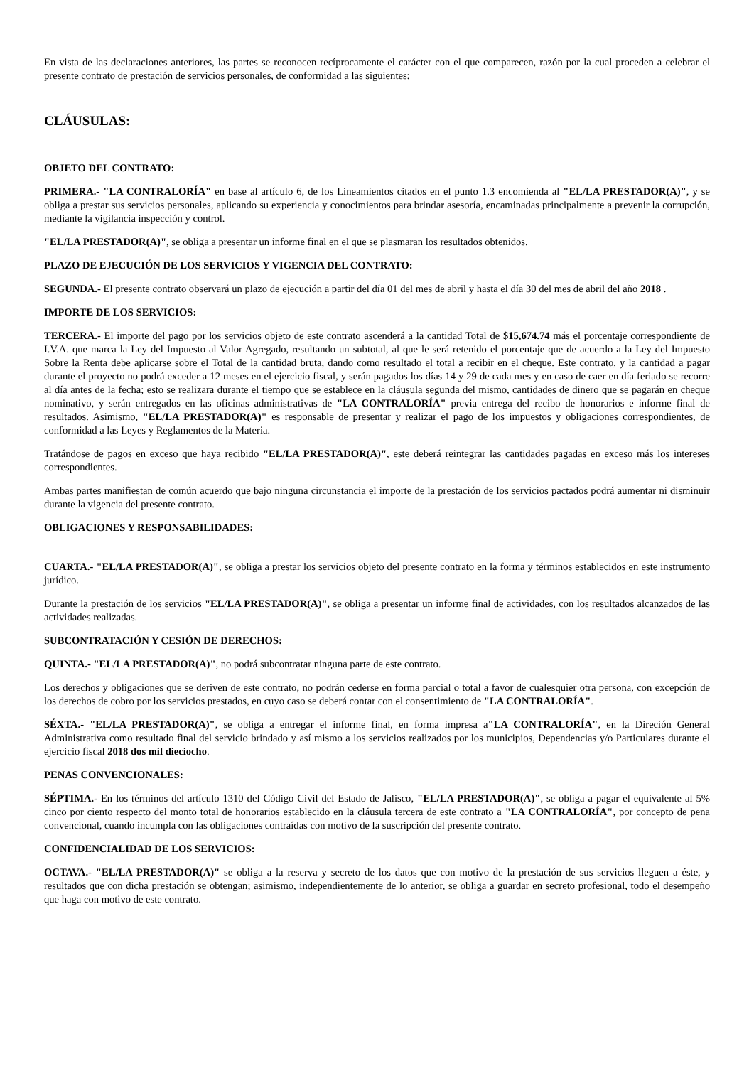En vista de las declaraciones anteriores, las partes se reconocen recíprocamente el carácter con el que comparecen, razón por la cual proceden a celebrar el presente contrato de prestación de servicios personales, de conformidad a las siguientes:
CLÁUSULAS:
OBJETO DEL CONTRATO:
PRIMERA.- "LA CONTRALORÍA" en base al artículo 6, de los Lineamientos citados en el punto 1.3 encomienda al "EL/LA PRESTADOR(A)", y se obliga a prestar sus servicios personales, aplicando su experiencia y conocimientos para brindar asesoría, encaminadas principalmente a prevenir la corrupción, mediante la vigilancia inspección y control.
"EL/LA PRESTADOR(A)", se obliga a presentar un informe final en el que se plasmaran los resultados obtenidos.
PLAZO DE EJECUCIÓN DE LOS SERVICIOS Y VIGENCIA DEL CONTRATO:
SEGUNDA.- El presente contrato observará un plazo de ejecución a partir del día 01 del mes de abril y hasta el día 30 del mes de abril del año 2018 .
IMPORTE DE LOS SERVICIOS:
TERCERA.- El importe del pago por los servicios objeto de este contrato ascenderá a la cantidad Total de $15,674.74 más el porcentaje correspondiente de I.V.A. que marca la Ley del Impuesto al Valor Agregado, resultando un subtotal, al que le será retenido el porcentaje que de acuerdo a la Ley del Impuesto Sobre la Renta debe aplicarse sobre el Total de la cantidad bruta, dando como resultado el total a recibir en el cheque. Este contrato, y la cantidad a pagar durante el proyecto no podrá exceder a 12 meses en el ejercicio fiscal, y serán pagados los días 14 y 29 de cada mes y en caso de caer en día feriado se recorre al día antes de la fecha; esto se realizara durante el tiempo que se establece en la cláusula segunda del mismo, cantidades de dinero que se pagarán en cheque nominativo, y serán entregados en las oficinas administrativas de "LA CONTRALORÍA" previa entrega del recibo de honorarios e informe final de resultados. Asimismo, "EL/LA PRESTADOR(A)" es responsable de presentar y realizar el pago de los impuestos y obligaciones correspondientes, de conformidad a las Leyes y Reglamentos de la Materia.
Tratándose de pagos en exceso que haya recibido "EL/LA PRESTADOR(A)", este deberá reintegrar las cantidades pagadas en exceso más los intereses correspondientes.
Ambas partes manifiestan de común acuerdo que bajo ninguna circunstancia el importe de la prestación de los servicios pactados podrá aumentar ni disminuir durante la vigencia del presente contrato.
OBLIGACIONES Y RESPONSABILIDADES:
CUARTA.- "EL/LA PRESTADOR(A)", se obliga a prestar los servicios objeto del presente contrato en la forma y términos establecidos en este instrumento jurídico.
Durante la prestación de los servicios "EL/LA PRESTADOR(A)", se obliga a presentar un informe final de actividades, con los resultados alcanzados de las actividades realizadas.
SUBCONTRATACIÓN Y CESIÓN DE DERECHOS:
QUINTA.- "EL/LA PRESTADOR(A)", no podrá subcontratar ninguna parte de este contrato.
Los derechos y obligaciones que se deriven de este contrato, no podrán cederse en forma parcial o total a favor de cualesquier otra persona, con excepción de los derechos de cobro por los servicios prestados, en cuyo caso se deberá contar con el consentimiento de "LA CONTRALORÍA".
SÉXTA.- "EL/LA PRESTADOR(A)", se obliga a entregar el informe final, en forma impresa a"LA CONTRALORÍA", en la Direción General Administrativa como resultado final del servicio brindado y así mismo a los servicios realizados por los municipios, Dependencias y/o Particulares durante el ejercicio fiscal 2018 dos mil dieciocho.
PENAS CONVENCIONALES:
SÉPTIMA.- En los términos del artículo 1310 del Código Civil del Estado de Jalisco, "EL/LA PRESTADOR(A)", se obliga a pagar el equivalente al 5% cinco por ciento respecto del monto total de honorarios establecido en la cláusula tercera de este contrato a "LA CONTRALORÍA", por concepto de pena convencional, cuando incumpla con las obligaciones contraídas con motivo de la suscripción del presente contrato.
CONFIDENCIALIDAD DE LOS SERVICIOS:
OCTAVA.- "EL/LA PRESTADOR(A)" se obliga a la reserva y secreto de los datos que con motivo de la prestación de sus servicios lleguen a éste, y resultados que con dicha prestación se obtengan; asimismo, independientemente de lo anterior, se obliga a guardar en secreto profesional, todo el desempeño que haga con motivo de este contrato.